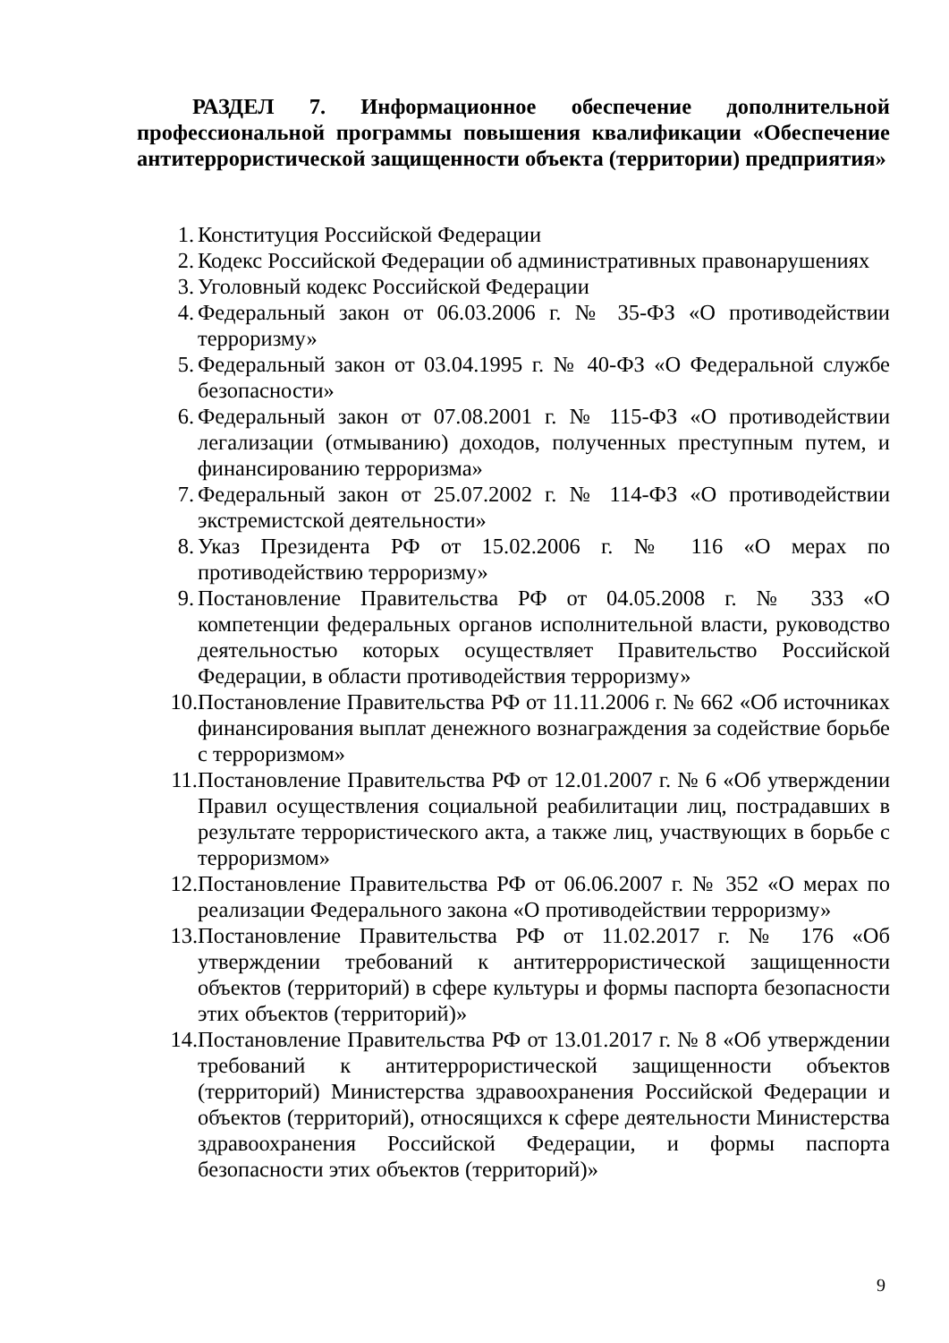РАЗДЕЛ 7. Информационное обеспечение дополнительной профессиональной программы повышения квалификации «Обеспечение антитеррористической защищенности объекта (территории) предприятия»
1. Конституция Российской Федерации
2. Кодекс Российской Федерации об административных правонарушениях
3. Уголовный кодекс Российской Федерации
4. Федеральный закон от 06.03.2006 г. № 35-ФЗ «О противодействии терроризму»
5. Федеральный закон от 03.04.1995 г. № 40-ФЗ «О Федеральной службе безопасности»
6. Федеральный закон от 07.08.2001 г. № 115-ФЗ «О противодействии легализации (отмыванию) доходов, полученных преступным путем, и финансированию терроризма»
7. Федеральный закон от 25.07.2002 г. № 114-ФЗ «О противодействии экстремистской деятельности»
8. Указ Президента РФ от 15.02.2006 г. № 116 «О мерах по противодействию терроризму»
9. Постановление Правительства РФ от 04.05.2008 г. № 333 «О компетенции федеральных органов исполнительной власти, руководство деятельностью которых осуществляет Правительство Российской Федерации, в области противодействия терроризму»
10. Постановление Правительства РФ от 11.11.2006 г. № 662 «Об источниках финансирования выплат денежного вознаграждения за содействие борьбе с терроризмом»
11. Постановление Правительства РФ от 12.01.2007 г. № 6 «Об утверждении Правил осуществления социальной реабилитации лиц, пострадавших в результате террористического акта, а также лиц, участвующих в борьбе с терроризмом»
12. Постановление Правительства РФ от 06.06.2007 г. № 352 «О мерах по реализации Федерального закона «О противодействии терроризму»
13. Постановление Правительства РФ от 11.02.2017 г. № 176 «Об утверждении требований к антитеррористической защищенности объектов (территорий) в сфере культуры и формы паспорта безопасности этих объектов (территорий)»
14. Постановление Правительства РФ от 13.01.2017 г. № 8 «Об утверждении требований к антитеррористической защищенности объектов (территорий) Министерства здравоохранения Российской Федерации и объектов (территорий), относящихся к сфере деятельности Министерства здравоохранения Российской Федерации, и формы паспорта безопасности этих объектов (территорий)»
9